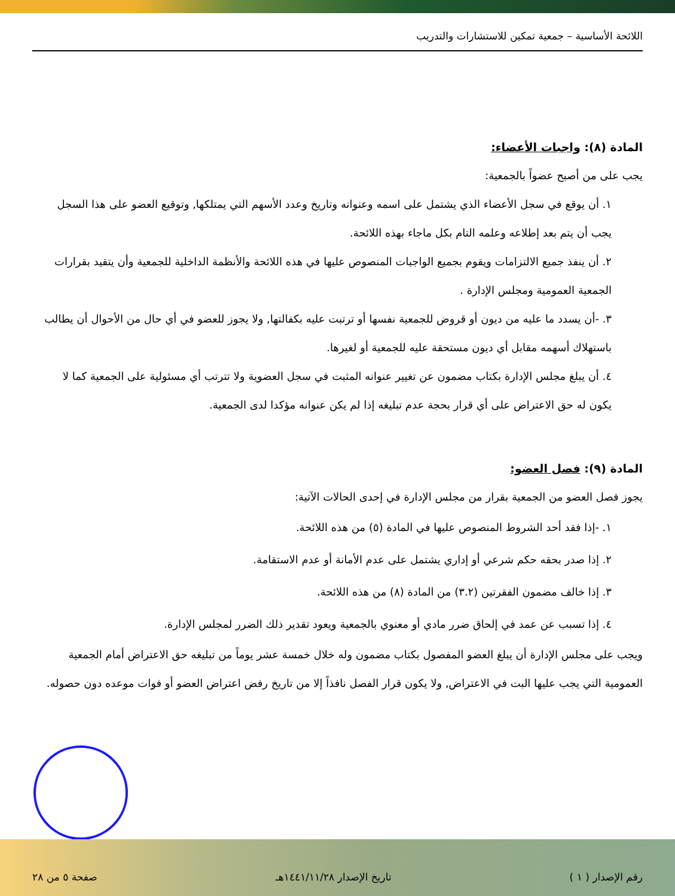اللائحة الأساسية – جمعية تمكين للاستشارات والتدريب
المادة (٨): واجبات الأعضاء:
يجب على من أصبح عضواً بالجمعية:
١. أن يوقع في سجل الأعضاء الذي يشتمل على اسمه وعنوانه وتاريخ وعدد الأسهم التي يمتلكها, وتوقيع العضو على هذا السجل يجب أن يتم بعد إطلاعه وعلمه التام بكل ماجاء بهذه اللائحة.
٢. أن ينفذ جميع الالتزامات ويقوم بجميع الواجبات المنصوص عليها في هذه اللائحة والأنظمة الداخلية للجمعية وأن يتقيد بقرارات الجمعية العمومية ومجلس الإدارة .
٣. -أن يسدد ما عليه من ديون أو قروض للجمعية نفسها أو ترتبت عليه بكفالتها, ولا يجوز للعضو في أي حال من الأحوال أن يطالب باستهلاك أسهمه مقابل أي ديون مستحقة عليه للجمعية أو لغيرها.
٤. أن يبلغ مجلس الإدارة بكتاب مضمون عن تغيير عنوانه المثبت في سجل العضوية ولا تترتب أي مسئولية على الجمعية كما لا يكون له حق الاعتراض على أي قرار بحجة عدم تبليغه إذا لم يكن عنوانه مؤكدا لدى الجمعية.
المادة (٩): فصل العضو:
يجوز فصل العضو من الجمعية بقرار من مجلس الإدارة في إحدى الحالات الآتية:
١. -إذا فقد أحد الشروط المنصوص عليها في المادة (٥) من هذه اللائحة.
٢. إذا صدر بحقه حكم شرعي أو إداري يشتمل على عدم الأمانة أو عدم الاستقامة.
٣. إذا خالف مضمون الفقرتين (٣.٢) من المادة (٨) من هذه اللائحة.
٤. إذا تسبب عن عمد في إلحاق ضرر مادي أو معنوي بالجمعية ويعود تقدير ذلك الضرر لمجلس الإدارة.
ويجب على مجلس الإدارة أن يبلغ العضو المفصول بكتاب مضمون وله خلال خمسة عشر يوماً من تبليغه حق الاعتراض أمام الجمعية العمومية التي يجب عليها البت في الاعتراض, ولا يكون قرار الفصل نافذاً إلا من تاريخ رفض اعتراض العضو أو فوات موعده دون حصوله.
رقم الإصدار ( ١ ) تاريخ الإصدار ١٤٤١/١١/٢٨هـ صفحة ٥ من ٢٨